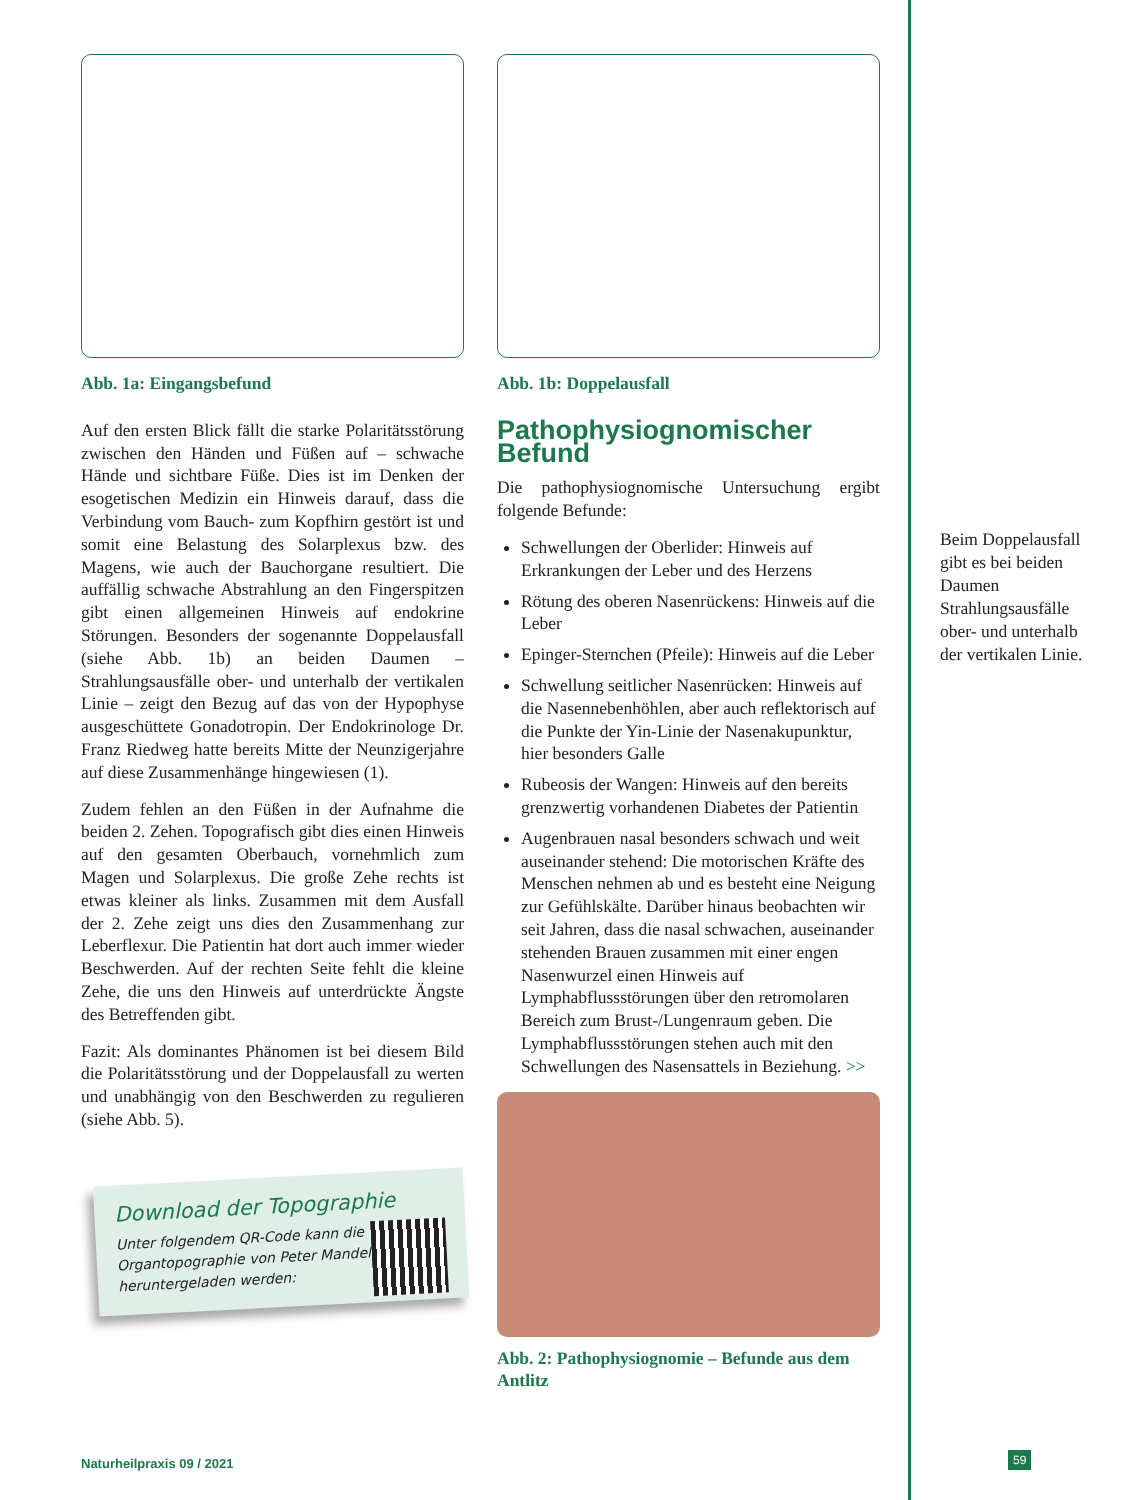Abb. 1a: Eingangsbefund
Auf den ersten Blick fällt die starke Polaritätsstörung zwischen den Händen und Füßen auf – schwache Hände und sichtbare Füße. Dies ist im Denken der esogetischen Medizin ein Hinweis darauf, dass die Verbindung vom Bauch- zum Kopfhirn gestört ist und somit eine Belastung des Solarplexus bzw. des Magens, wie auch der Bauchorgane resultiert. Die auffällig schwache Abstrahlung an den Fingerspitzen gibt einen allgemeinen Hinweis auf endokrine Störungen. Besonders der sogenannte Doppelausfall (siehe Abb. 1b) an beiden Daumen – Strahlungsausfälle ober- und unterhalb der vertikalen Linie – zeigt den Bezug auf das von der Hypophyse ausgeschüttete Gonadotropin. Der Endokrinologe Dr. Franz Riedweg hatte bereits Mitte der Neunzigerjahre auf diese Zusammenhänge hingewiesen (1).
Zudem fehlen an den Füßen in der Aufnahme die beiden 2. Zehen. Topografisch gibt dies einen Hinweis auf den gesamten Oberbauch, vornehmlich zum Magen und Solarplexus. Die große Zehe rechts ist etwas kleiner als links. Zusammen mit dem Ausfall der 2. Zehe zeigt uns dies den Zusammenhang zur Leberflexur. Die Patientin hat dort auch immer wieder Beschwerden. Auf der rechten Seite fehlt die kleine Zehe, die uns den Hinweis auf unterdrückte Ängste des Betreffenden gibt.
Fazit: Als dominantes Phänomen ist bei diesem Bild die Polaritätsstörung und der Doppelausfall zu werten und unabhängig von den Beschwerden zu regulieren (siehe Abb. 5).
Download der Topographie
Unter folgendem QR-Code kann die Organtopographie von Peter Mandel heruntergeladen werden:
Abb. 1b: Doppelausfall
Pathophysiognomischer Befund
Die pathophysiognomische Untersuchung ergibt folgende Befunde:
Schwellungen der Oberlider: Hinweis auf Erkrankungen der Leber und des Herzens
Rötung des oberen Nasenrückens: Hinweis auf die Leber
Epinger-Sternchen (Pfeile): Hinweis auf die Leber
Schwellung seitlicher Nasenrücken: Hinweis auf die Nasennebenhöhlen, aber auch reflektorisch auf die Punkte der Yin-Linie der Nasenakupunktur, hier besonders Galle
Rubeosis der Wangen: Hinweis auf den bereits grenzwertig vorhandenen Diabetes der Patientin
Augenbrauen nasal besonders schwach und weit auseinander stehend: Die motorischen Kräfte des Menschen nehmen ab und es besteht eine Neigung zur Gefühlskälte. Darüber hinaus beobachten wir seit Jahren, dass die nasal schwachen, auseinander stehenden Brauen zusammen mit einer engen Nasenwurzel einen Hinweis auf Lymphabflussstörungen über den retromolaren Bereich zum Brust-/Lungenraum geben. Die Lymphabflussstörungen stehen auch mit den Schwellungen des Nasensattels in Beziehung. >>
Abb. 2: Pathophysiognomie – Befunde aus dem Antlitz
Beim Doppelausfall gibt es bei beiden Daumen Strahlungsausfälle ober- und unterhalb der vertikalen Linie.
Naturheilpraxis 09 / 2021 59